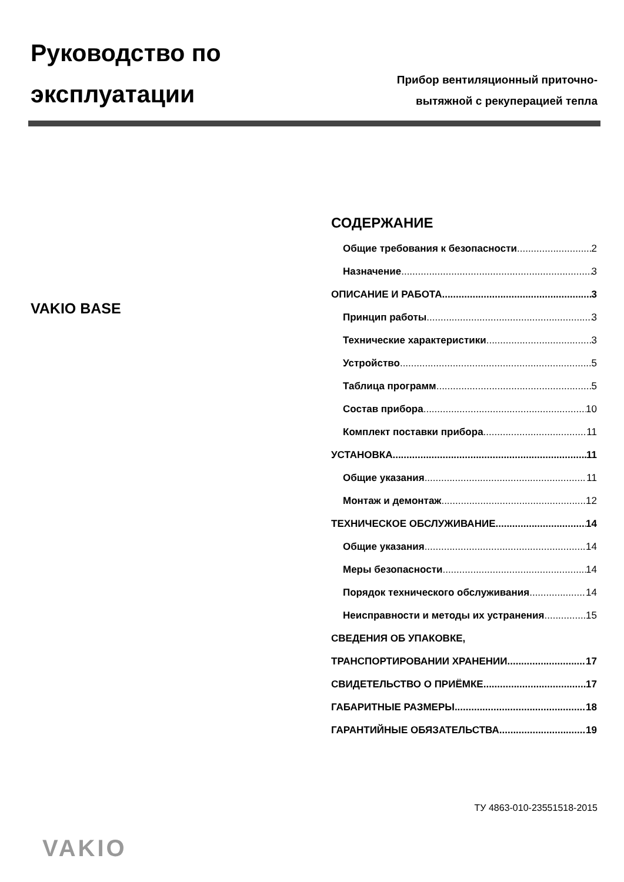Руководство по
эксплуатации
Прибор вентиляционный приточно-
вытяжной с рекуперацией тепла
VAKIO BASE
СОДЕРЖАНИЕ
Общие требования к безопасности 2
Назначение 3
ОПИСАНИЕ И РАБОТА 3
Принцип работы 3
Технические характеристики 3
Устройство 5
Таблица программ 5
Состав прибора 10
Комплект поставки прибора 11
УСТАНОВКА 11
Общие указания 11
Монтаж и демонтаж 12
ТЕХНИЧЕСКОЕ ОБСЛУЖИВАНИЕ 14
Общие указания 14
Меры безопасности 14
Порядок технического обслуживания 14
Неисправности и методы их устранения 15
СВЕДЕНИЯ ОБ УПАКОВКЕ,
ТРАНСПОРТИРОВАНИИ ХРАНЕНИИ 17
СВИДЕТЕЛЬСТВО О ПРИЁМКЕ 17
ГАБАРИТНЫЕ РАЗМЕРЫ 18
ГАРАНТИЙНЫЕ ОБЯЗАТЕЛЬСТВА 19
ТУ 4863-010-23551518-2015
VAKIO